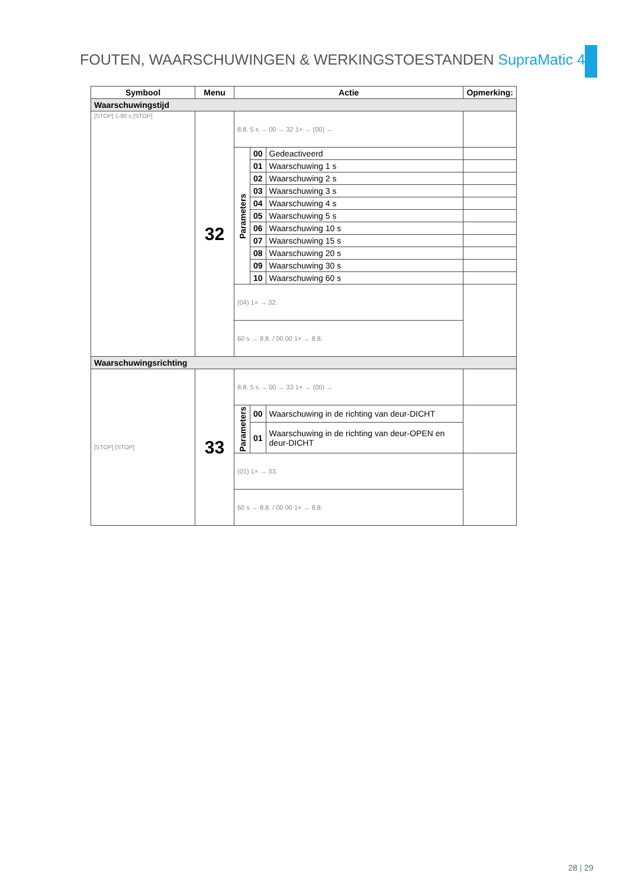FOUTEN, WAARSCHUWINGEN & WERKINGSTOESTANDEN SupraMatic 4
| Symbool | Menu | Actie | | | Opmerking: |
| --- | --- | --- | --- | --- | --- |
| Waarschuwingstijd | | | | | |
| [STOP] 1-90 s [STOP] | 32 | 8.8. 5 s → 00 → 32 1× → (00) → | | | |
| | | Parameters | 00 | Gedeactiveerd | |
| | | | 01 | Waarschuwing 1 s | |
| | | | 02 | Waarschuwing 2 s | |
| | | | 03 | Waarschuwing 3 s | |
| | | | 04 | Waarschuwing 4 s | |
| | | | 05 | Waarschuwing 5 s | |
| | | | 06 | Waarschuwing 10 s | |
| | | | 07 | Waarschuwing 15 s | |
| | | | 08 | Waarschuwing 20 s | |
| | | | 09 | Waarschuwing 30 s | |
| | | | 10 | Waarschuwing 60 s | |
| | | (04) 1× → 32. | | | |
| | | 60 s → 8.8. / 00 00 1× → 8.8. | | | |
| Waarschuwingsrichting | | | | | |
| [STOP] [STOP] | 33 | 8.8. 5 s → 00 → 33 1× → (00) → | | | |
| | | Parameters | 00 | Waarschuwing in de richting van deur-DICHT | |
| | | | 01 | Waarschuwing in de richting van deur-OPEN en deur-DICHT | |
| | | (01) 1× → 33. | | | |
| | | 60 s → 8.8. / 00 00 1× → 8.8. | | | |
28 | 29